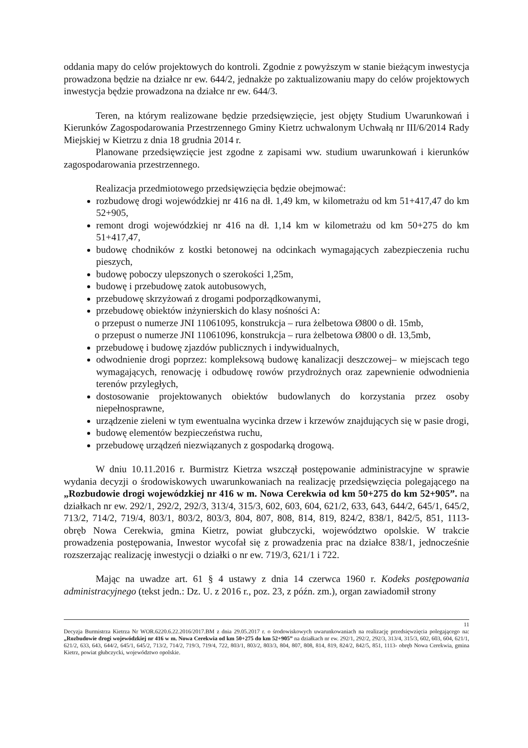oddania mapy do celów projektowych do kontroli. Zgodnie z powyższym w stanie bieżącym inwestycja prowadzona będzie na działce nr ew. 644/2, jednakże po zaktualizowaniu mapy do celów projektowych inwestycja będzie prowadzona na działce nr ew. 644/3.
Teren, na którym realizowane będzie przedsięwzięcie, jest objęty Studium Uwarunkowań i Kierunków Zagospodarowania Przestrzennego Gminy Kietrz uchwalonym Uchwałą nr III/6/2014 Rady Miejskiej w Kietrzu z dnia 18 grudnia 2014 r.
Planowane przedsięwzięcie jest zgodne z zapisami ww. studium uwarunkowań i kierunków zagospodarowania przestrzennego.
Realizacja przedmiotowego przedsięwzięcia będzie obejmować:
rozbudowę drogi wojewódzkiej nr 416 na dł. 1,49 km, w kilometrażu od km 51+417,47 do km 52+905,
remont drogi wojewódzkiej nr 416 na dł. 1,14 km w kilometrażu od km 50+275 do km 51+417,47,
budowę chodników z kostki betonowej na odcinkach wymagających zabezpieczenia ruchu pieszych,
budowę poboczy ulepszonych o szerokości 1,25m,
budowę i przebudowę zatok autobusowych,
przebudowę skrzyżowań z drogami podporządkowanymi,
przebudowę obiektów inżynierskich do klasy nośności A:
o przepust o numerze JNI 11061095, konstrukcja – rura żelbetowa Ø800 o dł. 15mb,
o przepust o numerze JNI 11061096, konstrukcja – rura żelbetowa Ø800 o dł. 13,5mb,
przebudowę i budowę zjazdów publicznych i indywidualnych,
odwodnienie drogi poprzez: kompleksową budowę kanalizacji deszczowej– w miejscach tego wymagających, renowację i odbudowę rowów przydrożnych oraz zapewnienie odwodnienia terenów przyległych,
dostosowanie projektowanych obiektów budowlanych do korzystania przez osoby niepełnosprawne,
urządzenie zieleni w tym ewentualna wycinka drzew i krzewów znajdujących się w pasie drogi,
budowę elementów bezpieczeństwa ruchu,
przebudowę urządzeń niezwiązanych z gospodarką drogową.
W dniu 10.11.2016 r. Burmistrz Kietrza wszczął postępowanie administracyjne w sprawie wydania decyzji o środowiskowych uwarunkowaniach na realizację przedsięwzięcia polegającego na „Rozbudowie drogi wojewódzkiej nr 416 w m. Nowa Cerekwia od km 50+275 do km 52+905”. na działkach nr ew. 292/1, 292/2, 292/3, 313/4, 315/3, 602, 603, 604, 621/2, 633, 643, 644/2, 645/1, 645/2, 713/2, 714/2, 719/4, 803/1, 803/2, 803/3, 804, 807, 808, 814, 819, 824/2, 838/1, 842/5, 851, 1113- obręb Nowa Cerekwia, gmina Kietrz, powiat głubczycki, województwo opolskie. W trakcie prowadzenia postępowania, Inwestor wycofał się z prowadzenia prac na działce 838/1, jednocześnie rozszerzając realizację inwestycji o działki o nr ew. 719/3, 621/1 i 722.
Mając na uwadze art. 61 § 4 ustawy z dnia 14 czerwca 1960 r. Kodeks postępowania administracyjnego (tekst jedn.: Dz. U. z 2016 r., poz. 23, z późn. zm.), organ zawiadomił strony
11
Decyzja Burmistrza Kietrza Nr WOR.6220.6.22.2016/2017.BM z dnia 29.05.2017 r. o środowiskowych uwarunkowaniach na realizację przedsięwzięcia polegającego na: „Rozbudowie drogi wojewódzkiej nr 416 w m. Nowa Cerekwia od km 50+275 do km 52+905” na działkach nr ew. 292/1, 292/2, 292/3, 313/4, 315/3, 602, 603, 604, 621/1, 621/2, 633, 643, 644/2, 645/1, 645/2, 713/2, 714/2, 719/3, 719/4, 722, 803/1, 803/2, 803/3, 804, 807, 808, 814, 819, 824/2, 842/5, 851, 1113- obręb Nowa Cerekwia, gmina Kietrz, powiat głubczycki, województwo opolskie.